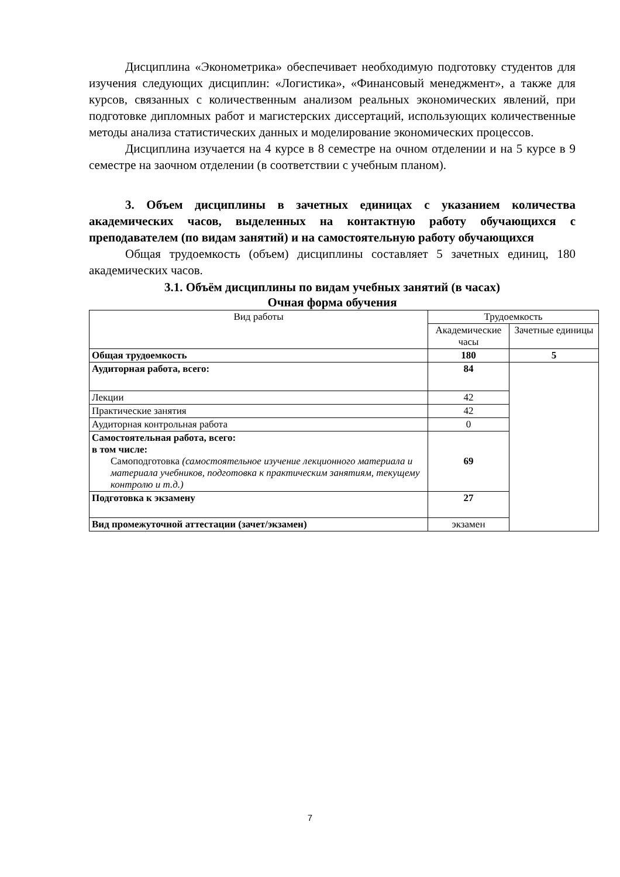Дисциплина «Эконометрика» обеспечивает необходимую подготовку студентов для изучения следующих дисциплин: «Логистика», «Финансовый менеджмент», а также для курсов, связанных с количественным анализом реальных экономических явлений, при подготовке дипломных работ и магистерских диссертаций, использующих количественные методы анализа статистических данных и моделирование экономических процессов.
Дисциплина изучается на 4 курсе в 8 семестре на очном отделении и на 5 курсе в 9 семестре на заочном отделении (в соответствии с учебным планом).
3. Объем дисциплины в зачетных единицах с указанием количества академических часов, выделенных на контактную работу обучающихся с преподавателем (по видам занятий) и на самостоятельную работу обучающихся
Общая трудоемкость (объем) дисциплины составляет 5 зачетных единиц, 180 академических часов.
3.1. Объём дисциплины по видам учебных занятий (в часах)
Очная форма обучения
| Вид работы | Трудоемкость | |
| --- | --- | --- |
| | Академические часы | Зачетные единицы |
| Общая трудоемкость | 180 | 5 |
| Аудиторная работа, всего: | 84 | |
| Лекции | 42 | |
| Практические занятия | 42 | |
| Аудиторная контрольная работа | 0 | |
| Самостоятельная работа, всего: в том числе: Самоподготовка (самостоятельное изучение лекционного материала и материала учебников, подготовка к практическим занятиям, текущему контролю и т.д.) | 69 | |
| Подготовка к экзамену | 27 | |
| Вид промежуточной аттестации (зачет/экзамен) | экзамен | |
7